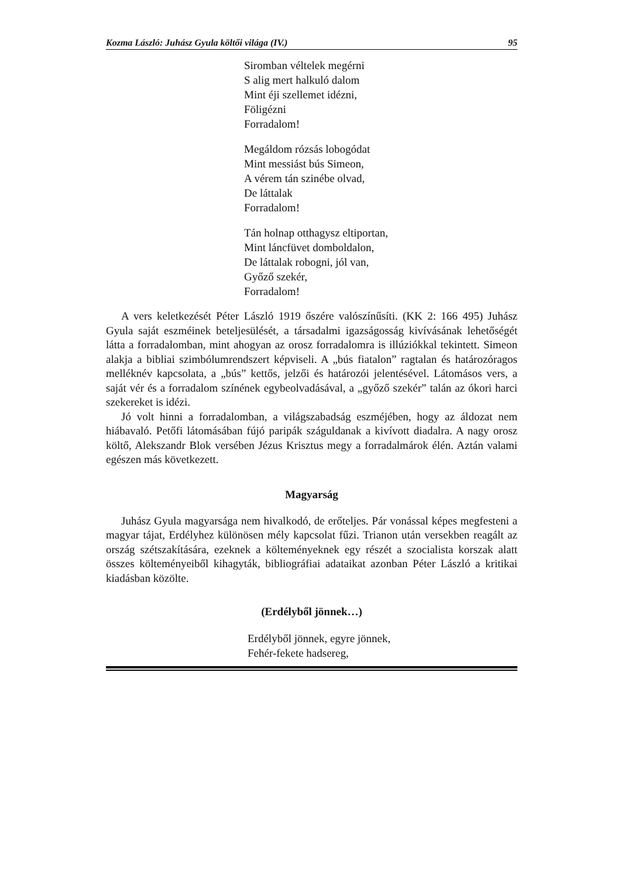Kozma László: Juhász Gyula költői világa (IV.) 95
Siromban véltelek megérni
S alig mert halkuló dalom
Mint éji szellemet idézni,
Föligézni
Forradalom!
Megáldom rózsás lobogódat
Mint messiást bús Simeon,
A vérem tán szinébe olvad,
De láttalak
Forradalom!
Tán holnap otthagysz eltiportan,
Mint láncfüvet domboldalon,
De láttalak robogni, jól van,
Győző szekér,
Forradalom!
A vers keletkezését Péter László 1919 őszére valószínűsíti. (KK 2: 166 495) Juhász Gyula saját eszméinek beteljesülését, a társadalmi igazságosság kivívásának lehetőségét látta a forradalomban, mint ahogyan az orosz forradalomra is illúziókkal tekintett. Simeon alakja a bibliai szimbólumrendszert képviseli. A „bús fiatalon” ragtalan és határozóragos melléknév kapcsolata, a „bús” kettős, jelzői és határozói jelentésével. Látomásos vers, a saját vér és a forradalom színének egybeolvadásával, a „győző szekér” talán az ókori harci szekereket is idézi.
Jó volt hinni a forradalomban, a világszabadság eszméjében, hogy az áldozat nem hiábavaló. Petőfi látomásában fújó paripák száguldanak a kivívott diadalra. A nagy orosz költő, Alekszandr Blok versében Jézus Krisztus megy a forradalmárok élén. Aztán valami egészen más következett.
Magyarság
Juhász Gyula magyarsága nem hivalkodó, de erőteljes. Pár vonással képes megfesteni a magyar tájat, Erdélyhez különösen mély kapcsolat fűzi. Trianon után versekben reagált az ország szétszakítására, ezeknek a költeményeknek egy részét a szocialista korszak alatt összes költeményeiből kihagyták, bibliográfiai adataikat azonban Péter László a kritikai kiadásban közölte.
(Erdélyből jönnek…)
Erdélyből jönnek, egyre jönnek,
Fehér-fekete hadsereg,